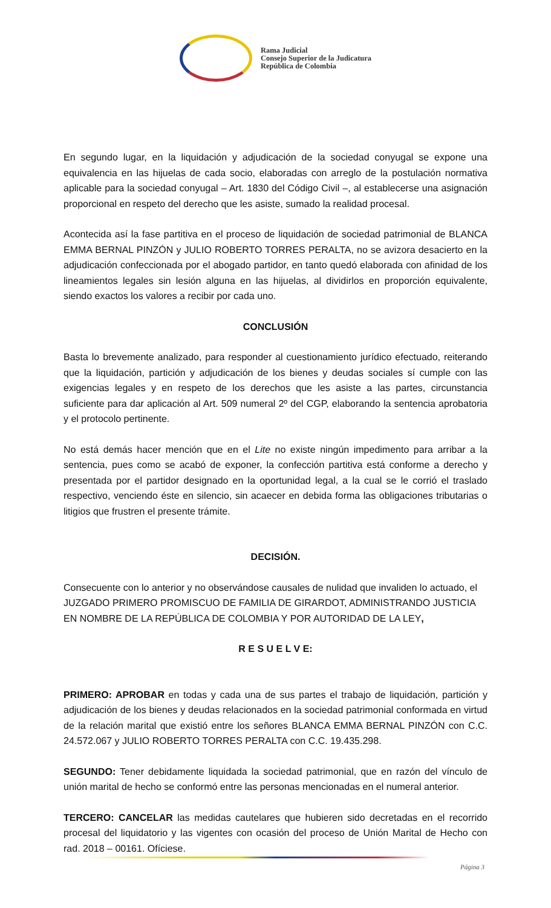Rama Judicial
Consejo Superior de la Judicatura
República de Colombia
En segundo lugar, en la liquidación y adjudicación de la sociedad conyugal se expone una equivalencia en las hijuelas de cada socio, elaboradas con arreglo de la postulación normativa aplicable para la sociedad conyugal – Art. 1830 del Código Civil –, al establecerse una asignación proporcional en respeto del derecho que les asiste, sumado la realidad procesal.
Acontecida así la fase partitiva en el proceso de liquidación de sociedad patrimonial de BLANCA EMMA BERNAL PINZÓN y JULIO ROBERTO TORRES PERALTA, no se avizora desacierto en la adjudicación confeccionada por el abogado partidor, en tanto quedó elaborada con afinidad de los lineamientos legales sin lesión alguna en las hijuelas, al dividirlos en proporción equivalente, siendo exactos los valores a recibir por cada uno.
CONCLUSIÓN
Basta lo brevemente analizado, para responder al cuestionamiento jurídico efectuado, reiterando que la liquidación, partición y adjudicación de los bienes y deudas sociales sí cumple con las exigencias legales y en respeto de los derechos que les asiste a las partes, circunstancia suficiente para dar aplicación al Art. 509 numeral 2º del CGP, elaborando la sentencia aprobatoria y el protocolo pertinente.
No está demás hacer mención que en el Lite no existe ningún impedimento para arribar a la sentencia, pues como se acabó de exponer, la confección partitiva está conforme a derecho y presentada por el partidor designado en la oportunidad legal, a la cual se le corrió el traslado respectivo, venciendo éste en silencio, sin acaecer en debida forma las obligaciones tributarias o litigios que frustren el presente trámite.
DECISIÓN.
Consecuente con lo anterior y no observándose causales de nulidad que invaliden lo actuado, el JUZGADO PRIMERO PROMISCUO DE FAMILIA DE GIRARDOT, ADMINISTRANDO JUSTICIA EN NOMBRE DE LA REPÚBLICA DE COLOMBIA Y POR AUTORIDAD DE LA LEY,
R E S U E L V E:
PRIMERO: APROBAR en todas y cada una de sus partes el trabajo de liquidación, partición y adjudicación de los bienes y deudas relacionados en la sociedad patrimonial conformada en virtud de la relación marital que existió entre los señores BLANCA EMMA BERNAL PINZÓN con C.C. 24.572.067 y JULIO ROBERTO TORRES PERALTA con C.C. 19.435.298.
SEGUNDO: Tener debidamente liquidada la sociedad patrimonial, que en razón del vínculo de unión marital de hecho se conformó entre las personas mencionadas en el numeral anterior.
TERCERO: CANCELAR las medidas cautelares que hubieren sido decretadas en el recorrido procesal del liquidatorio y las vigentes con ocasión del proceso de Unión Marital de Hecho con rad. 2018 – 00161. Ofíciese.
Página 3